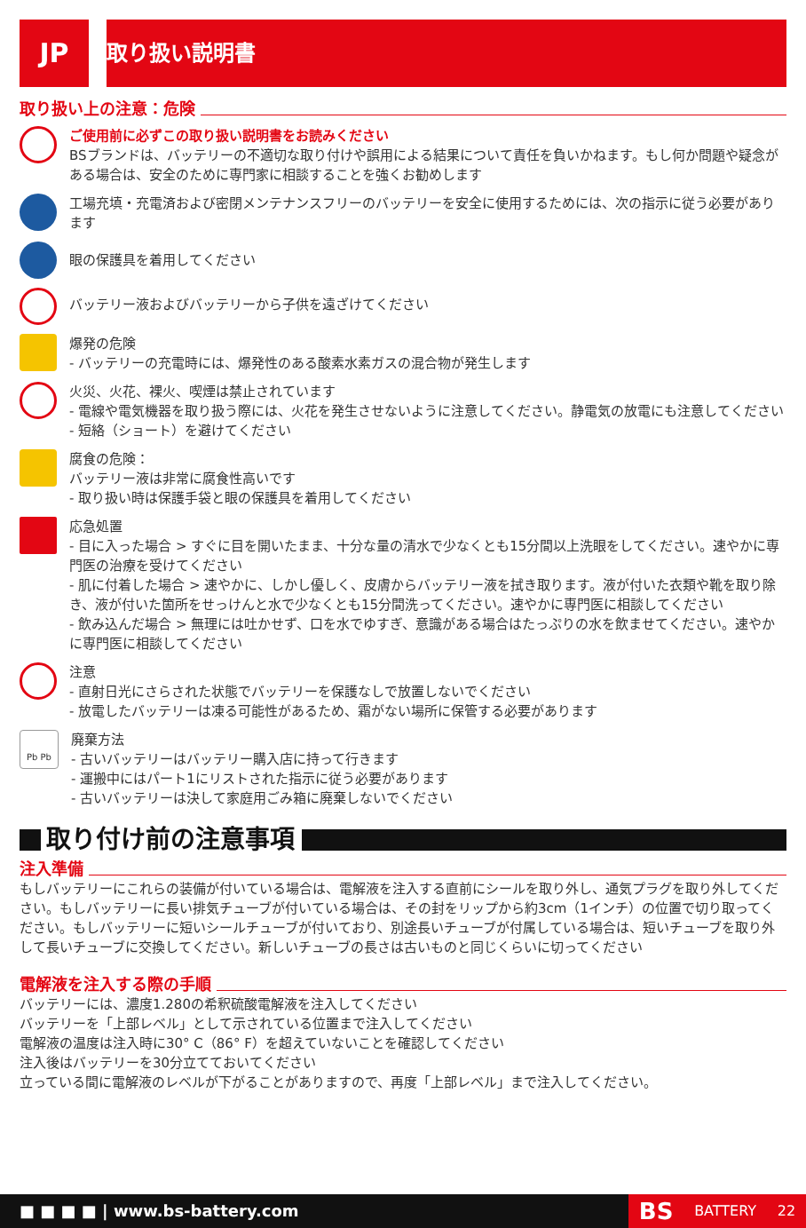JP
取り扱い説明書
取り扱い上の注意：危険
ご使用前に必ずこの取り扱い説明書をお読みください
BSブランドは、バッテリーの不適切な取り付けや誤用による結果について責任を負いかねます。もし何か問題や疑念がある場合は、安全のために専門家に相談することを強くお勧めします
工場充填・充電済および密閉メンテナンスフリーのバッテリーを安全に使用するためには、次の指示に従う必要があります
眼の保護具を着用してください
バッテリー液およびバッテリーから子供を遠ざけてください
爆発の危険
- バッテリーの充電時には、爆発性のある酸素水素ガスの混合物が発生します
火災、火花、裸火、喫煙は禁止されています
- 電線や電気機器を取り扱う際には、火花を発生させないように注意してください。静電気の放電にも注意してください
- 短絡（ショート）を避けてください
腐食の危険：
バッテリー液は非常に腐食性高いです
- 取り扱い時は保護手袋と眼の保護具を着用してください
応急処置
- 目に入った場合 > すぐに目を開いたまま、十分な量の清水で少なくとも15分間以上洗眼をしてください。速やかに専門医の治療を受けてください
- 肌に付着した場合 > 速やかに、しかし優しく、皮膚からバッテリー液を拭き取ります。液が付いた衣類や靴を取り除き、液が付いた箇所をせっけんと水で少なくとも15分間洗ってください。速やかに専門医に相談してください
- 飲み込んだ場合 > 無理には吐かせず、口を水でゆすぎ、意識がある場合はたっぷりの水を飲ませてください。速やかに専門医に相談してください
注意
- 直射日光にさらされた状態でバッテリーを保護なしで放置しないでください
- 放電したバッテリーは凍る可能性があるため、霜がない場所に保管する必要があります
Pb Pb
廃棄方法
- 古いバッテリーはバッテリー購入店に持って行きます
- 運搬中にはパート1にリストされた指示に従う必要があります
- 古いバッテリーは決して家庭用ごみ箱に廃棄しないでください
取り付け前の注意事項
注入準備
もしバッテリーにこれらの装備が付いている場合は、電解液を注入する直前にシールを取り外し、通気プラグを取り外してください。もしバッテリーに長い排気チューブが付いている場合は、その封をリップから約3cm（1インチ）の位置で切り取ってください。もしバッテリーに短いシールチューブが付いており、別途長いチューブが付属している場合は、短いチューブを取り外して長いチューブに交換してください。新しいチューブの長さは古いものと同じくらいに切ってください
電解液を注入する際の手順
バッテリーには、濃度1.280の希釈硫酸電解液を注入してください
バッテリーを「上部レベル」として示されている位置まで注入してください
電解液の温度は注入時に30° C（86° F）を超えていないことを確認してください
注入後はバッテリーを30分立てておいてください
立っている間に電解液のレベルが下がることがありますので、再度「上部レベル」まで注入してください。
■ ■ ■ ■ | www.bs-battery.com
BS BATTERY 22